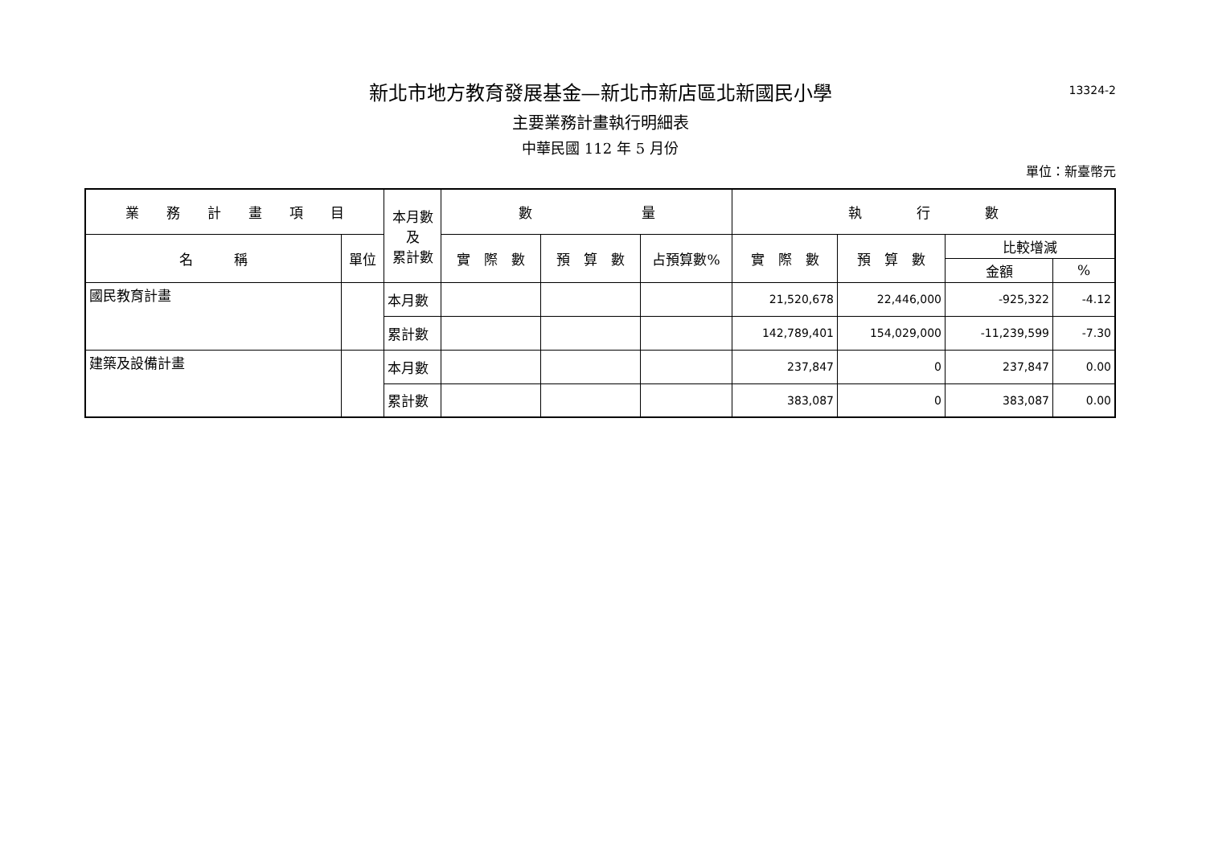13324-2
新北市地方教育發展基金—新北市新店區北新國民小學
主要業務計畫執行明細表
中華民國 112 年 5 月份
單位：新臺幣元
| 業 務 計 畫 項 目 | | 本月數 及 累計數 | 數 量 | | | 執 行 數 | | | |
| --- | --- | --- | --- | --- | --- | --- | --- | --- | --- |
| 名 稱 | 單位 | | 實 際 數 | 預 算 數 | 占預算數% | 實 際 數 | 預 算 數 | 比較增減 | |
| | | | | | | | | 金額 | % |
| 國民教育計畫 | | 本月數 | | | | 21,520,678 | 22,446,000 | -925,322 | -4.12 |
| | | 累計數 | | | | 142,789,401 | 154,029,000 | -11,239,599 | -7.30 |
| 建築及設備計畫 | | 本月數 | | | | 237,847 | 0 | 237,847 | 0.00 |
| | | 累計數 | | | | 383,087 | 0 | 383,087 | 0.00 |